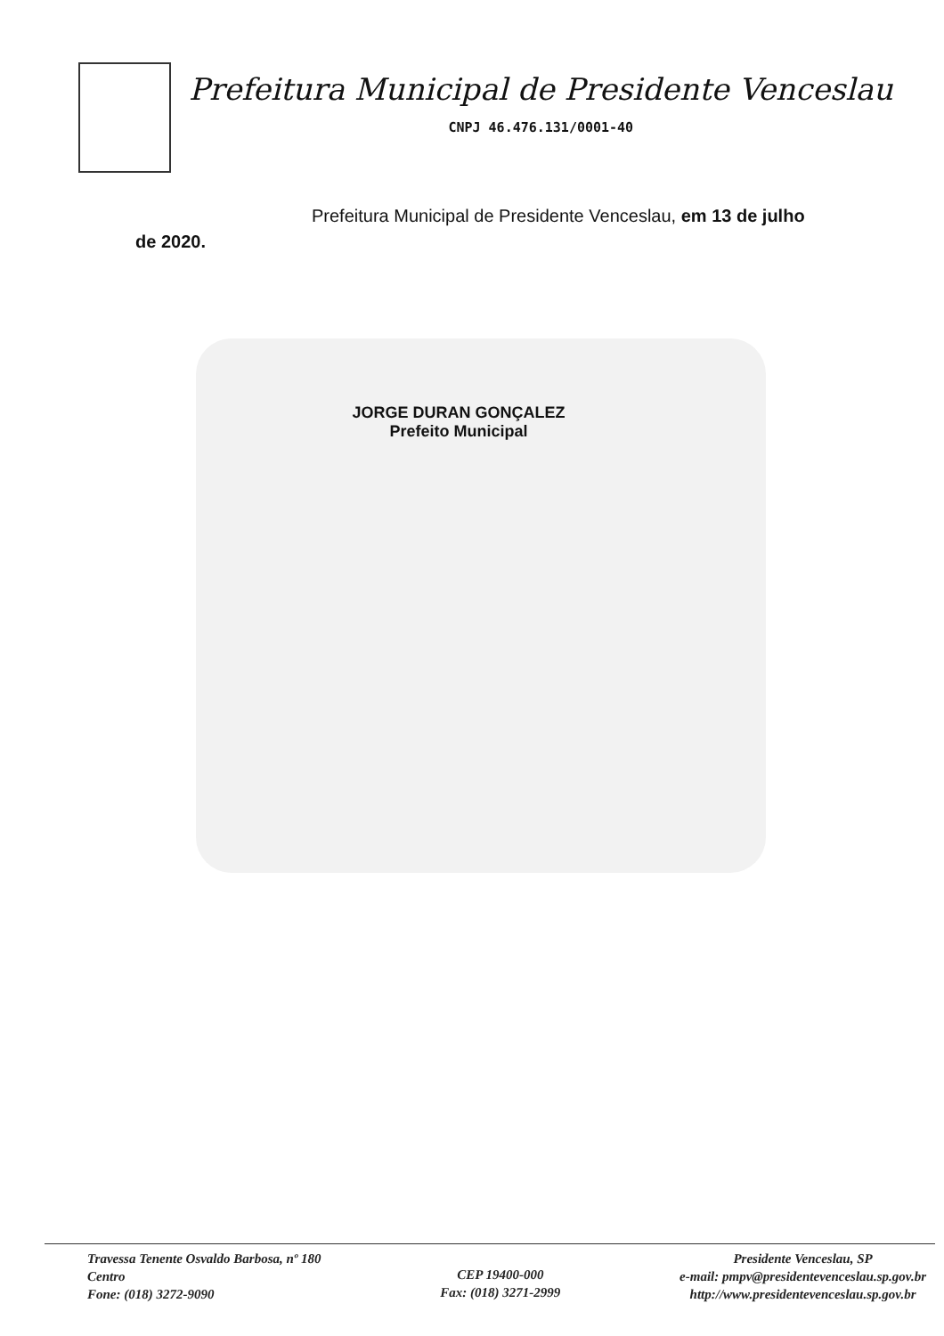Prefeitura Municipal de Presidente Venceslau
CNPJ 46.476.131/0001-40
Prefeitura Municipal de Presidente Venceslau, em 13 de julho
de 2020.
JORGE DURAN GONÇALEZ
Prefeito Municipal
Travessa Tenente Osvaldo Barbosa, nº 180
Centro
Fone: (018) 3272-9090
CEP 19400-000
Fax: (018) 3271-2999
Presidente Venceslau, SP
e-mail: pmpv@presidentevenceslau.sp.gov.br
http://www.presidentevenceslau.sp.gov.br